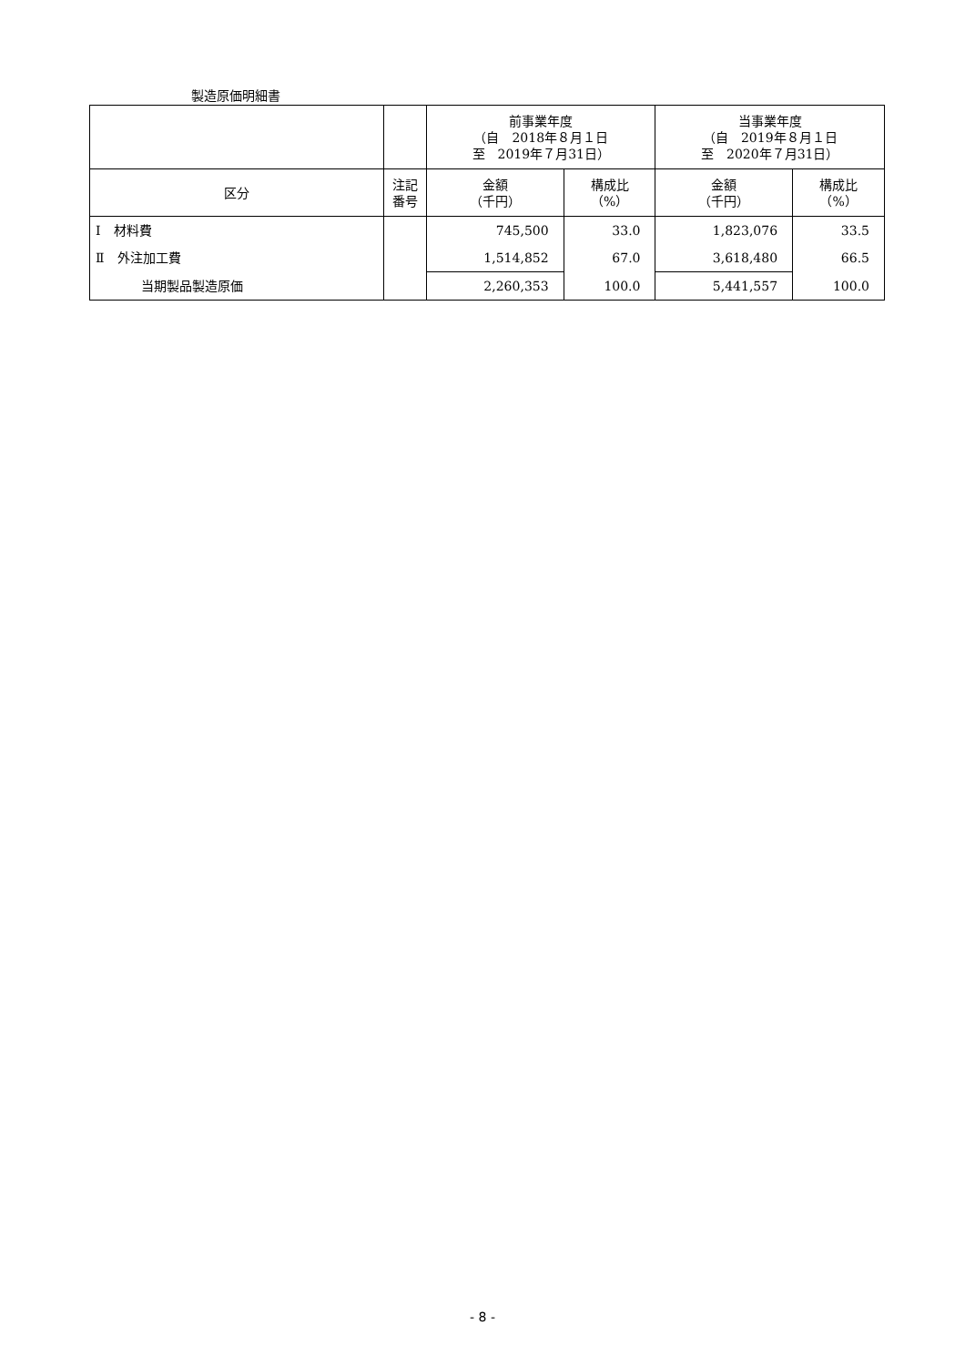製造原価明細書
| | | 前事業年度 （自 2018年８月１日 至 2019年７月31日） | | 当事業年度 （自 2019年８月１日 至 2020年７月31日） | |
| --- | --- | --- | --- | --- | --- |
| 区分 | 注記 番号 | 金額 （千円） | 構成比 （%） | 金額 （千円） | 構成比 （%） |
| Ⅰ 材料費 | | 745,500 | 33.0 | 1,823,076 | 33.5 |
| Ⅱ 外注加工費 | | 1,514,852 | 67.0 | 3,618,480 | 66.5 |
| 当期製品製造原価 | | 2,260,353 | 100.0 | 5,441,557 | 100.0 |
- 8 -